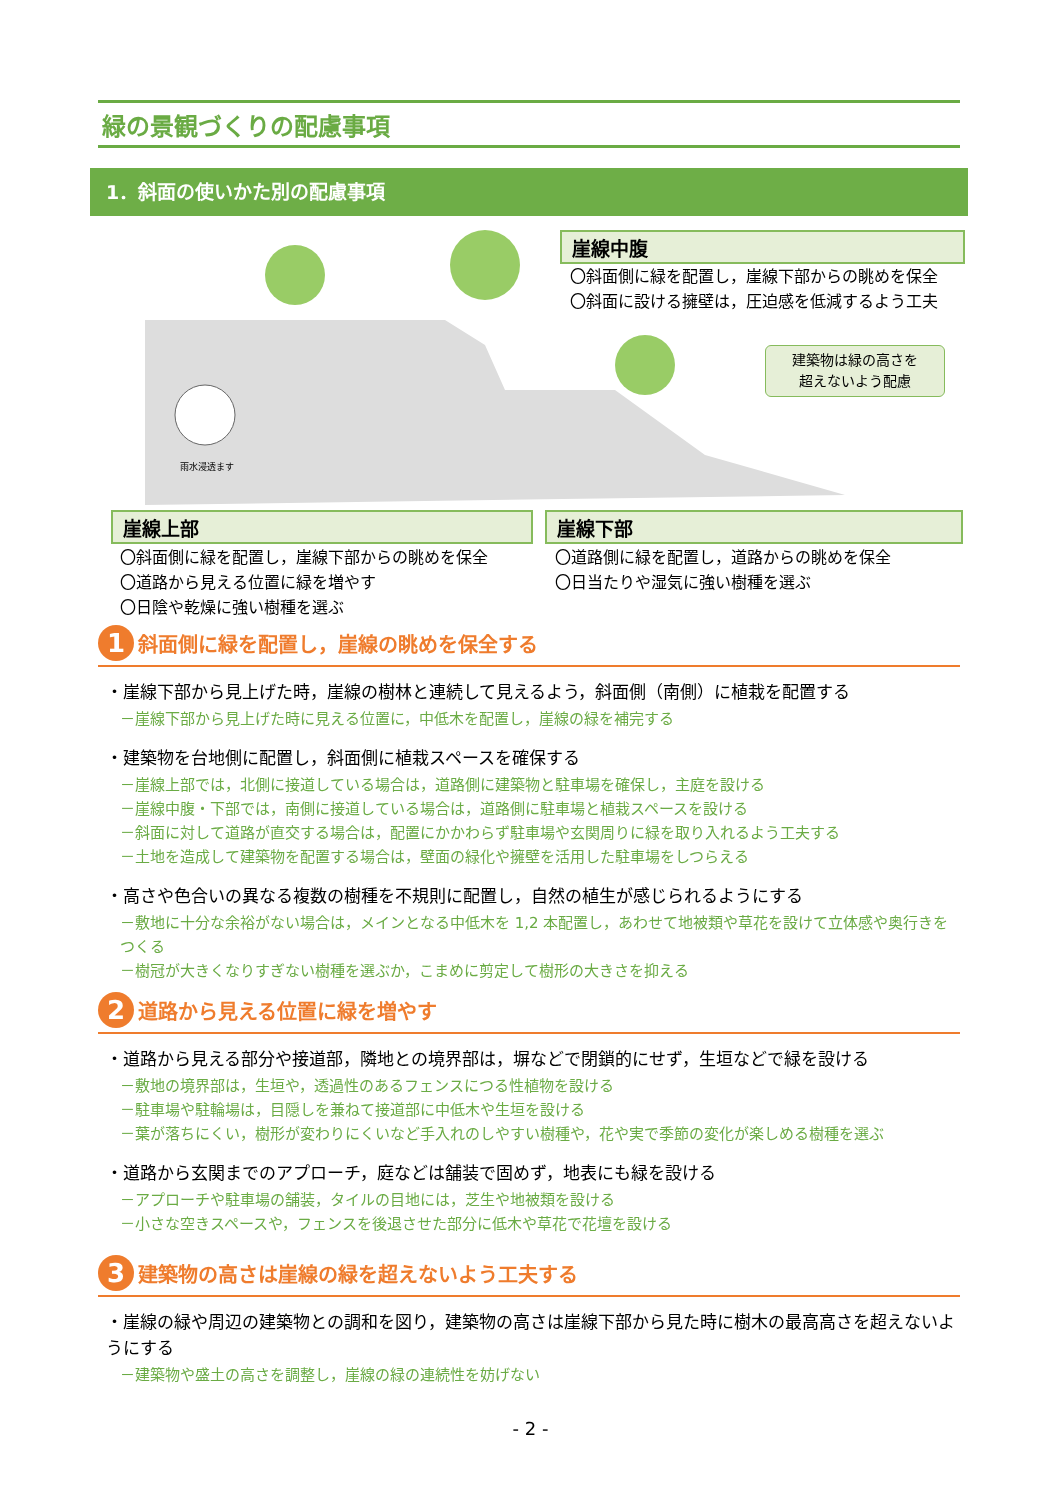緑の景観づくりの配慮事項
1．斜面の使いかた別の配慮事項
雨水浸透ます
崖線中腹
〇斜面側に緑を配置し，崖線下部からの眺めを保全
〇斜面に設ける擁壁は，圧迫感を低減するよう工夫
建築物は緑の高さを
超えないよう配慮
崖線上部
〇斜面側に緑を配置し，崖線下部からの眺めを保全
〇道路から見える位置に緑を増やす
〇日陰や乾燥に強い樹種を選ぶ
崖線下部
〇道路側に緑を配置し，道路からの眺めを保全
〇日当たりや湿気に強い樹種を選ぶ
1 斜面側に緑を配置し，崖線の眺めを保全する
・崖線下部から見上げた時，崖線の樹林と連続して見えるよう，斜面側（南側）に植栽を配置する
－崖線下部から見上げた時に見える位置に，中低木を配置し，崖線の緑を補完する
・建築物を台地側に配置し，斜面側に植栽スペースを確保する
－崖線上部では，北側に接道している場合は，道路側に建築物と駐車場を確保し，主庭を設ける
－崖線中腹・下部では，南側に接道している場合は，道路側に駐車場と植栽スペースを設ける
－斜面に対して道路が直交する場合は，配置にかかわらず駐車場や玄関周りに緑を取り入れるよう工夫する
－土地を造成して建築物を配置する場合は，壁面の緑化や擁壁を活用した駐車場をしつらえる
・高さや色合いの異なる複数の樹種を不規則に配置し，自然の植生が感じられるようにする
－敷地に十分な余裕がない場合は，メインとなる中低木を 1,2 本配置し，あわせて地被類や草花を設けて立体感や奥行きをつくる
－樹冠が大きくなりすぎない樹種を選ぶか，こまめに剪定して樹形の大きさを抑える
2 道路から見える位置に緑を増やす
・道路から見える部分や接道部，隣地との境界部は，塀などで閉鎖的にせず，生垣などで緑を設ける
－敷地の境界部は，生垣や，透過性のあるフェンスにつる性植物を設ける
－駐車場や駐輪場は，目隠しを兼ねて接道部に中低木や生垣を設ける
－葉が落ちにくい，樹形が変わりにくいなど手入れのしやすい樹種や，花や実で季節の変化が楽しめる樹種を選ぶ
・道路から玄関までのアプローチ，庭などは舗装で固めず，地表にも緑を設ける
－アプローチや駐車場の舗装，タイルの目地には，芝生や地被類を設ける
－小さな空きスペースや，フェンスを後退させた部分に低木や草花で花壇を設ける
3 建築物の高さは崖線の緑を超えないよう工夫する
・崖線の緑や周辺の建築物との調和を図り，建築物の高さは崖線下部から見た時に樹木の最高高さを超えないようにする
－建築物や盛土の高さを調整し，崖線の緑の連続性を妨げない
- 2 -